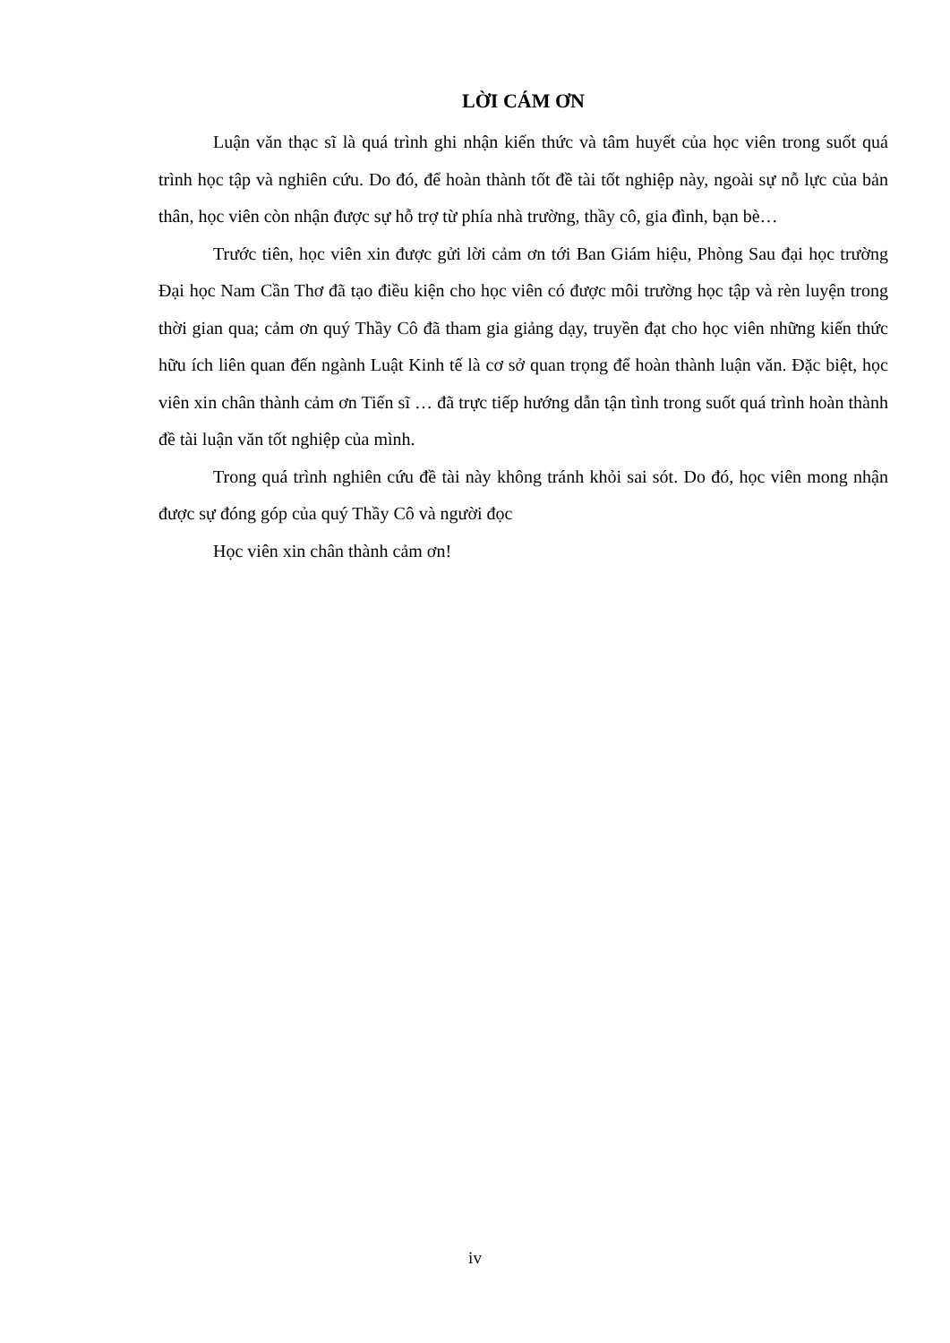LỜI CÁM ƠN
Luận văn thạc sĩ là quá trình ghi nhận kiến thức và tâm huyết của học viên trong suốt quá trình học tập và nghiên cứu. Do đó, để hoàn thành tốt đề tài tốt nghiệp này, ngoài sự nỗ lực của bản thân, học viên còn nhận được sự hỗ trợ từ phía nhà trường, thầy cô, gia đình, bạn bè…
Trước tiên, học viên xin được gửi lời cảm ơn tới Ban Giám hiệu, Phòng Sau đại học trường Đại học Nam Cần Thơ đã tạo điều kiện cho học viên có được môi trường học tập và rèn luyện trong thời gian qua; cảm ơn quý Thầy Cô đã tham gia giảng dạy, truyền đạt cho học viên những kiến thức hữu ích liên quan đến ngành Luật Kinh tế là cơ sở quan trọng để hoàn thành luận văn. Đặc biệt, học viên xin chân thành cảm ơn Tiến sĩ … đã trực tiếp hướng dẫn tận tình trong suốt quá trình hoàn thành đề tài luận văn tốt nghiệp của mình.
Trong quá trình nghiên cứu đề tài này không tránh khỏi sai sót. Do đó, học viên mong nhận được sự đóng góp của quý Thầy Cô và người đọc
Học viên xin chân thành cảm ơn!
iv